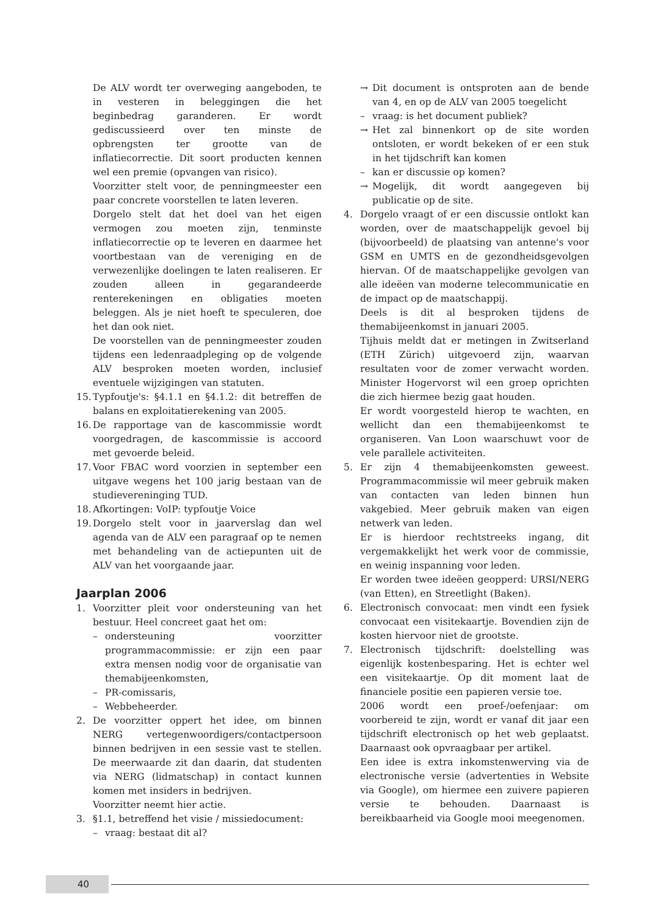De ALV wordt ter overweging aangeboden, te in vesteren in beleggingen die het beginbedrag garanderen. Er wordt gediscussieerd over ten minste de opbrengsten ter grootte van de inflatiecorrectie. Dit soort producten kennen wel een premie (opvangen van risico).
Voorzitter stelt voor, de penningmeester een paar concrete voorstellen te laten leveren.
Dorgelo stelt dat het doel van het eigen vermogen zou moeten zijn, tenminste inflatiecorrectie op te leveren en daarmee het voortbestaan van de vereniging en de verwezenlijke doelingen te laten realiseren. Er zouden alleen in gegarandeerde renterekeningen en obligaties moeten beleggen. Als je niet hoeft te speculeren, doe het dan ook niet.
De voorstellen van de penningmeester zouden tijdens een ledenraadpleging op de volgende ALV besproken moeten worden, inclusief eventuele wijzigingen van statuten.
15. Typfoutje's: §4.1.1 en §4.1.2: dit betreffen de balans en exploitatierekening van 2005.
16. De rapportage van de kascommissie wordt voorgedragen, de kascommissie is accoord met gevoerde beleid.
17. Voor FBAC word voorzien in september een uitgave wegens het 100 jarig bestaan van de studievereninging TUD.
18. Afkortingen: VoIP: typfoutje Voice
19. Dorgelo stelt voor in jaarverslag dan wel agenda van de ALV een paragraaf op te nemen met behandeling van de actiepunten uit de ALV van het voorgaande jaar.
Jaarplan 2006
1. Voorzitter pleit voor ondersteuning van het bestuur. Heel concreet gaat het om:
– ondersteuning voorzitter programmacommissie: er zijn een paar extra mensen nodig voor de organisatie van themabijeenkomsten,
– PR-comissaris,
– Webbeheerder.
2. De voorzitter oppert het idee, om binnen NERG vertegenwoordigers/contactpersoon binnen bedrijven in een sessie vast te stellen. De meerwaarde zit dan daarin, dat studenten via NERG (lidmatschap) in contact kunnen komen met insiders in bedrijven.
Voorzitter neemt hier actie.
3. §1.1, betreffend het visie / missiedocument:
– vraag: bestaat dit al?
→ Dit document is ontsproten aan de bende van 4, en op de ALV van 2005 toegelicht
– vraag: is het document publiek?
→ Het zal binnenkort op de site worden ontsloten, er wordt bekeken of er een stuk in het tijdschrift kan komen
– kan er discussie op komen?
→ Mogelijk, dit wordt aangegeven bij publicatie op de site.
4. Dorgelo vraagt of er een discussie ontlokt kan worden, over de maatschappelijk gevoel bij (bijvoorbeeld) de plaatsing van antenne's voor GSM en UMTS en de gezondheidsgevolgen hiervan. Of de maatschappelijke gevolgen van alle ideëen van moderne telecommunicatie en de impact op de maatschappij.
Deels is dit al besproken tijdens de themabijeenkomst in januari 2005.
Tijhuis meldt dat er metingen in Zwitserland (ETH Zürich) uitgevoerd zijn, waarvan resultaten voor de zomer verwacht worden. Minister Hogervorst wil een groep oprichten die zich hiermee bezig gaat houden.
Er wordt voorgesteld hierop te wachten, en wellicht dan een themabijeenkomst te organiseren. Van Loon waarschuwt voor de vele parallele activiteiten.
5. Er zijn 4 themabijeenkomsten geweest. Programmacommissie wil meer gebruik maken van contacten van leden binnen hun vakgebied. Meer gebruik maken van eigen netwerk van leden.
Er is hierdoor rechtstreeks ingang, dit vergemakkelijkt het werk voor de commissie, en weinig inspanning voor leden.
Er worden twee ideëen geopperd: URSI/NERG (van Etten), en Streetlight (Baken).
6. Electronisch convocaat: men vindt een fysiek convocaat een visitekaartje. Bovendien zijn de kosten hiervoor niet de grootste.
7. Electronisch tijdschrift: doelstelling was eigenlijk kostenbesparing. Het is echter wel een visitekaartje. Op dit moment laat de financiele positie een papieren versie toe.
2006 wordt een proef-/oefenjaar: om voorbereid te zijn, wordt er vanaf dit jaar een tijdschrift electronisch op het web geplaatst. Daarnaast ook opvraagbaar per artikel.
Een idee is extra inkomstenwerving via de electronische versie (advertenties in Website via Google), om hiermee een zuivere papieren versie te behouden. Daarnaast is bereikbaarheid via Google mooi meegenomen.
40